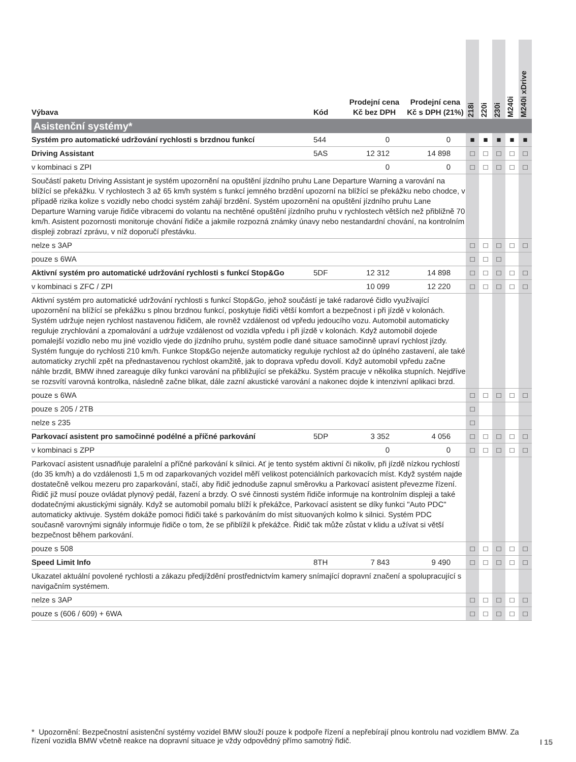| Výbava | Kód | Prodejní cena Kč bez DPH | Prodejní cena Kč s DPH (21%) | 218i | 220i | 230i | M240i | M240i xDrive |
| --- | --- | --- | --- | --- | --- | --- | --- | --- |
| Asistenční systémy* | | | | | | | | |
| Systém pro automatické udržování rychlosti s brzdnou funkcí | 544 | 0 | 0 | ■ | ■ | ■ | ■ | ■ |
| Driving Assistant | 5AS | 12 312 | 14 898 | □ | □ | □ | □ | □ |
| v kombinaci s ZPI | | 0 | 0 | □ | □ | □ | □ | □ |
| Součástí paketu Driving Assistant je systém upozornění na opuštění jízdního pruhu Lane Departure Warning a varování na blížící se překážku. V rychlostech 3 až 65 km/h systém s funkcí jemného brzdění upozorní na blížící se překážku nebo chodce, v případě rizika kolize s vozidly nebo chodci systém zahájí brzdění. Systém upozornění na opuštění jízdního pruhu Lane Departure Warning varuje řidiče vibracemi do volantu na nechtěné opuštění jízdního pruhu v rychlostech větších než přibližně 70 km/h. Asistent pozornosti monitoruje chování řidiče a jakmile rozpozná známky únavy nebo nestandardní chování, na kontrolním displeji zobrazí zprávu, v níž doporučí přestávku. | | | | | | | | |
| nelze s 3AP | | | | □ | □ | □ | □ | □ |
| pouze s 6WA | | | | □ | □ | □ | | |
| Aktivní systém pro automatické udržování rychlosti s funkcí Stop&Go | 5DF | 12 312 | 14 898 | □ | □ | □ | □ | □ |
| v kombinaci s ZFC / ZPI | | 10 099 | 12 220 | □ | □ | □ | □ | □ |
| Aktivní systém pro automatické udržování rychlosti s funkcí Stop&Go, jehož součástí je také radarové čidlo využívající upozornění na blížící se překážku s plnou brzdnou funkcí, poskytuje řidiči větší komfort a bezpečnost i při jízdě v kolonách. Systém udržuje nejen rychlost nastavenou řidičem, ale rovněž vzdálenost od vpředu jedoucího vozu. Automobil automaticky reguluje zrychlování a zpomalování a udržuje vzdálenost od vozidla vpředu i při jízdě v kolonách. Když automobil dojede pomalejší vozidlo nebo mu jiné vozidlo vjede do jízdního pruhu, systém podle dané situace samočinně upraví rychlost jízdy. Systém funguje do rychlosti 210 km/h. Funkce Stop&Go nejenže automaticky reguluje rychlost až do úplného zastavení, ale také automaticky zrychlí zpět na přednastavenou rychlost okamžitě, jak to doprava vpředu dovolí. Když automobil vpředu začne náhle brzdit, BMW ihned zareaguje díky funkci varování na přibližující se překážku. Systém pracuje v několika stupních. Nejdříve se rozsvítí varovná kontrolka, následně začne blikat, dále zazní akustické varování a nakonec dojde k intenzivní aplikaci brzd. | | | | | | | | |
| pouze s 6WA | | | | □ | □ | □ | □ | □ |
| pouze s 205 / 2TB | | | | □ | | | | |
| nelze s 235 | | | | □ | | | | |
| Parkovací asistent pro samočinné podélné a příčné parkování | 5DP | 3 352 | 4 056 | □ | □ | □ | □ | □ |
| v kombinaci s ZPP | | 0 | 0 | □ | □ | □ | □ | □ |
| Parkovací asistent usnadňuje paralelní a příčné parkování k silnici. Ať je tento systém aktivní či nikoliv, při jízdě nízkou rychlostí (do 35 km/h) a do vzdálenosti 1,5 m od zaparkovaných vozidel měří velikost potenciálních parkovacích míst. Když systém najde dostatečně velkou mezeru pro zaparkování, stačí, aby řidič jednoduše zapnul směrovku a Parkovací asistent převezme řízení. Řidič již musí pouze ovládat plynový pedál, řazení a brzdy. O své činnosti systém řidiče informuje na kontrolním displeji a také dodatečnými akustickými signály. Když se automobil pomalu blíží k překážce, Parkovací asistent se díky funkci "Auto PDC" automaticky aktivuje. Systém dokáže pomoci řidiči také s parkováním do míst situovaných kolmo k silnici. Systém PDC současně varovnými signály informuje řidiče o tom, že se přiblížil k překážce. Řidič tak může zůstat v klidu a užívat si větší bezpečnost během parkování. | | | | | | | | |
| pouze s 508 | | | | □ | □ | □ | □ | □ |
| Speed Limit Info | 8TH | 7 843 | 9 490 | □ | □ | □ | □ | □ |
| Ukazatel aktuální povolené rychlosti a zákazu předjíždění prostřednictvím kamery snímající dopravní značení a spolupracující s navigačním systémem. | | | | | | | | |
| nelze s 3AP | | | | □ | □ | □ | □ | □ |
| pouze s (606 / 609) + 6WA | | | | □ | □ | □ | □ | □ |
* Upozornění: Bezpečnostní asistenční systémy vozidel BMW slouží pouze k podpoře řízení a nepřebírají plnou kontrolu nad vozidlem BMW. Za řízení vozidla BMW včetně reakce na dopravní situace je vždy odpovědný přímo samotný řidič.
I 15